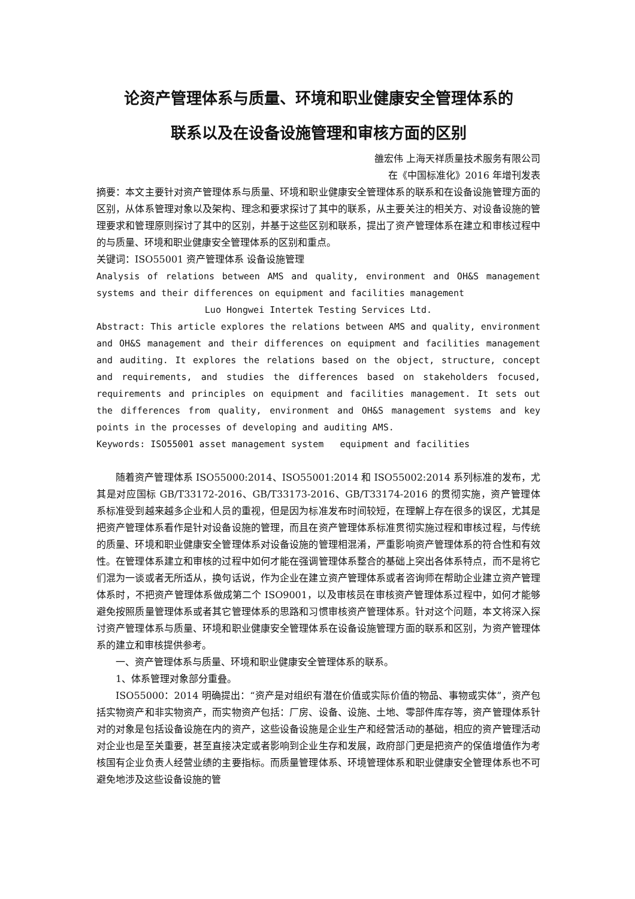论资产管理体系与质量、环境和职业健康安全管理体系的
联系以及在设备设施管理和审核方面的区别
雒宏伟 上海天祥质量技术服务有限公司
在《中国标准化》2016 年增刊发表
摘要：本文主要针对资产管理体系与质量、环境和职业健康安全管理体系的联系和在设备设施管理方面的区别，从体系管理对象以及架构、理念和要求探讨了其中的联系，从主要关注的相关方、对设备设施的管理要求和管理原则探讨了其中的区别，并基于这些区别和联系，提出了资产管理体系在建立和审核过程中的与质量、环境和职业健康安全管理体系的区别和重点。
关键词：ISO55001 资产管理体系 设备设施管理
Analysis of relations between AMS and quality, environment and OH&S management systems and their differences on equipment and facilities management
Luo Hongwei Intertek Testing Services Ltd.
Abstract: This article explores the relations between AMS and quality, environment and OH&S management and their differences on equipment and facilities management and auditing. It explores the relations based on the object, structure, concept and requirements, and studies the differences based on stakeholders focused, requirements and principles on equipment and facilities management. It sets out the differences from quality, environment and OH&S management systems and key points in the processes of developing and auditing AMS.
Keywords: ISO55001 asset management system equipment and facilities
随着资产管理体系 ISO55000:2014、ISO55001:2014 和 ISO55002:2014 系列标准的发布，尤其是对应国标 GB/T33172-2016、GB/T33173-2016、GB/T33174-2016 的贯彻实施，资产管理体系标准受到越来越多企业和人员的重视，但是因为标准发布时间较短，在理解上存在很多的误区，尤其是把资产管理体系看作是针对设备设施的管理，而且在资产管理体系标准贯彻实施过程和审核过程，与传统的质量、环境和职业健康安全管理体系对设备设施的管理相混淆，严重影响资产管理体系的符合性和有效性。在管理体系建立和审核的过程中如何才能在强调管理体系整合的基础上突出各体系特点，而不是将它们混为一谈或者无所适从，换句话说，作为企业在建立资产管理体系或者咨询师在帮助企业建立资产管理体系时，不把资产管理体系做成第二个 ISO9001，以及审核员在审核资产管理体系过程中，如何才能够避免按照质量管理体系或者其它管理体系的思路和习惯审核资产管理体系。针对这个问题，本文将深入探讨资产管理体系与质量、环境和职业健康安全管理体系在设备设施管理方面的联系和区别，为资产管理体系的建立和审核提供参考。
一、资产管理体系与质量、环境和职业健康安全管理体系的联系。
1、体系管理对象部分重叠。
ISO55000：2014 明确提出：“资产是对组织有潜在价值或实际价值的物品、事物或实体”，资产包括实物资产和非实物资产，而实物资产包括：厂房、设备、设施、土地、零部件库存等，资产管理体系针对的对象是包括设备设施在内的资产，这些设备设施是企业生产和经营活动的基础，相应的资产管理活动对企业也是至关重要，甚至直接决定或者影响到企业生存和发展，政府部门更是把资产的保值增值作为考核国有企业负责人经营业绩的主要指标。而质量管理体系、环境管理体系和职业健康安全管理体系也不可避免地涉及这些设备设施的管